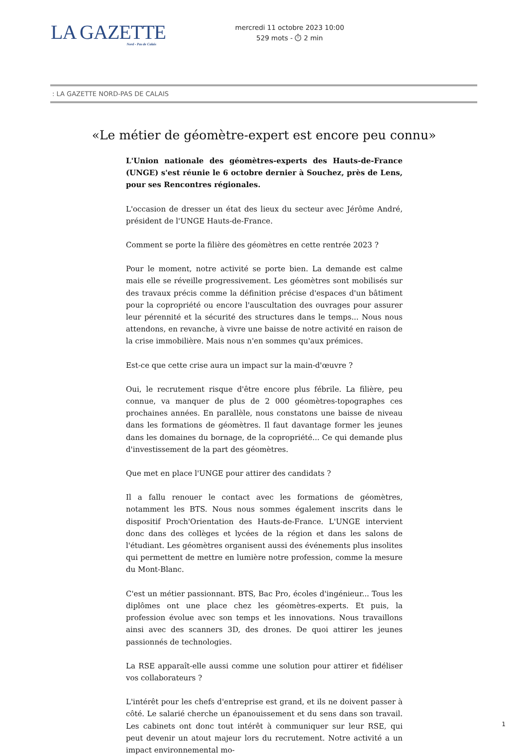LA GAZETTE
Nord - Pas de Calais
mercredi 11 octobre 2023 10:00
529 mots - ⏱ 2 min
: LA GAZETTE NORD-PAS DE CALAIS
«Le métier de géomètre-expert est encore peu connu»
L'Union nationale des géomètres-experts des Hauts-de-France (UNGE) s'est réunie le 6 octobre dernier à Souchez, près de Lens, pour ses Rencontres régionales.
L'occasion de dresser un état des lieux du secteur avec Jérôme André, président de l'UNGE Hauts-de-France.
Comment se porte la filière des géomètres en cette rentrée 2023 ?
Pour le moment, notre activité se porte bien. La demande est calme mais elle se réveille progressivement. Les géomètres sont mobilisés sur des travaux précis comme la définition précise d'espaces d'un bâtiment pour la copropriété ou encore l'auscultation des ouvrages pour assurer leur pérennité et la sécurité des structures dans le temps... Nous nous attendons, en revanche, à vivre une baisse de notre activité en raison de la crise immobilière. Mais nous n'en sommes qu'aux prémices.
Est-ce que cette crise aura un impact sur la main-d'œuvre ?
Oui, le recrutement risque d'être encore plus fébrile. La filière, peu connue, va manquer de plus de 2 000 géomètres-topographes ces prochaines années. En parallèle, nous constatons une baisse de niveau dans les formations de géomètres. Il faut davantage former les jeunes dans les domaines du bornage, de la copropriété... Ce qui demande plus d'investissement de la part des géomètres.
Que met en place l'UNGE pour attirer des candidats ?
Il a fallu renouer le contact avec les formations de géomètres, notamment les BTS. Nous nous sommes également inscrits dans le dispositif Proch'Orientation des Hauts-de-France. L'UNGE intervient donc dans des collèges et lycées de la région et dans les salons de l'étudiant. Les géomètres organisent aussi des événements plus insolites qui permettent de mettre en lumière notre profession, comme la mesure du Mont-Blanc.
C'est un métier passionnant. BTS, Bac Pro, écoles d'ingénieur... Tous les diplômes ont une place chez les géomètres-experts. Et puis, la profession évolue avec son temps et les innovations. Nous travaillons ainsi avec des scanners 3D, des drones. De quoi attirer les jeunes passionnés de technologies.
La RSE apparaît-elle aussi comme une solution pour attirer et fidéliser vos collaborateurs ?
L'intérêt pour les chefs d'entreprise est grand, et ils ne doivent passer à côté. Le salarié cherche un épanouissement et du sens dans son travail. Les cabinets ont donc tout intérêt à communiquer sur leur RSE, qui peut devenir un atout majeur lors du recrutement. Notre activité a un impact environnemental mo-
1